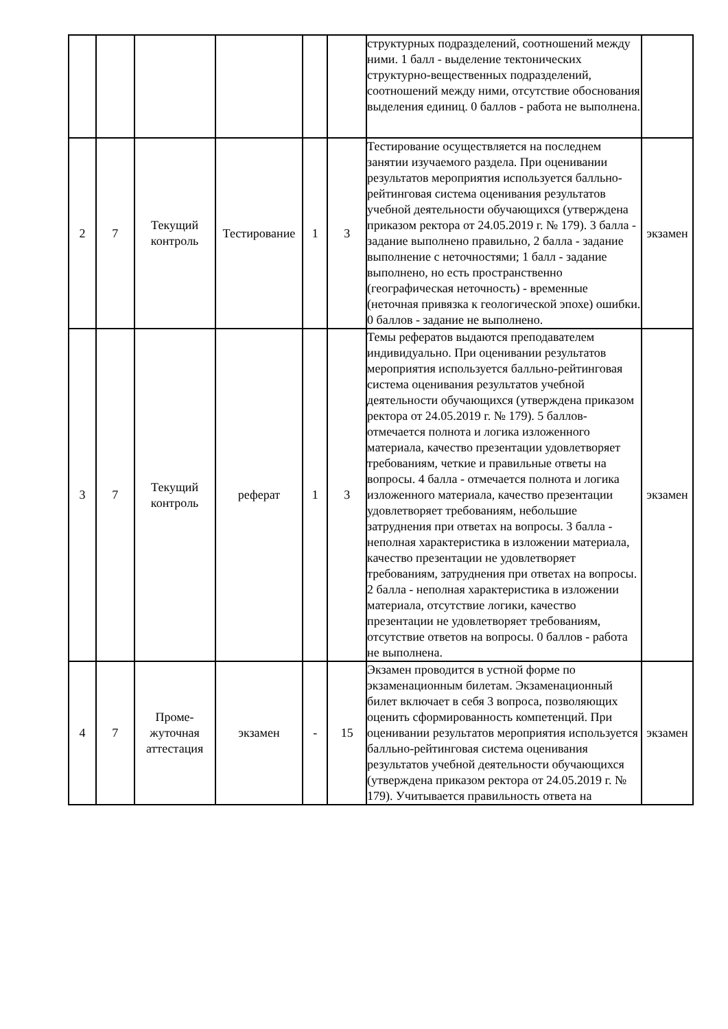| | | | | | | структурных подразделений, соотношений между ними. 1 балл - выделение тектонических структурно-вещественных подразделений, соотношений между ними, отсутствие обоснования выделения единиц. 0 баллов - работа не выполнена. | |
| 2 | 7 | Текущий контроль | Тестирование | 1 | 3 | Тестирование осуществляется на последнем занятии изучаемого раздела. При оценивании результатов мероприятия используется балльно-рейтинговая система оценивания результатов учебной деятельности обучающихся (утверждена приказом ректора от 24.05.2019 г. № 179). 3 балла - задание выполнено правильно, 2 балла - задание выполнение с неточностями; 1 балл - задание выполнено, но есть пространственно (географическая неточность) - временные (неточная привязка к геологической эпохе) ошибки. 0 баллов - задание не выполнено. | экзамен |
| 3 | 7 | Текущий контроль | реферат | 1 | 3 | Темы рефератов выдаются преподавателем индивидуально. При оценивании результатов мероприятия используется балльно-рейтинговая система оценивания результатов учебной деятельности обучающихся (утверждена приказом ректора от 24.05.2019 г. № 179). 5 баллов-отмечается полнота и логика изложенного материала, качество презентации удовлетворяет требованиям, четкие и правильные ответы на вопросы. 4 балла - отмечается полнота и логика изложенного материала, качество презентации удовлетворяет требованиям, небольшие затруднения при ответах на вопросы. 3 балла - неполная характеристика в изложении материала, качество презентации не удовлетворяет требованиям, затруднения при ответах на вопросы. 2 балла - неполная характеристика в изложении материала, отсутствие логики, качество презентации не удовлетворяет требованиям, отсутствие ответов на вопросы. 0 баллов - работа не выполнена. | экзамен |
| 4 | 7 | Проме- жуточная аттестация | экзамен | - | 15 | Экзамен проводится в устной форме по экзаменационным билетам. Экзаменационный билет включает в себя 3 вопроса, позволяющих оценить сформированность компетенций. При оценивании результатов мероприятия используется балльно-рейтинговая система оценивания результатов учебной деятельности обучающихся (утверждена приказом ректора от 24.05.2019 г. № 179). Учитывается правильность ответа на | экзамен |